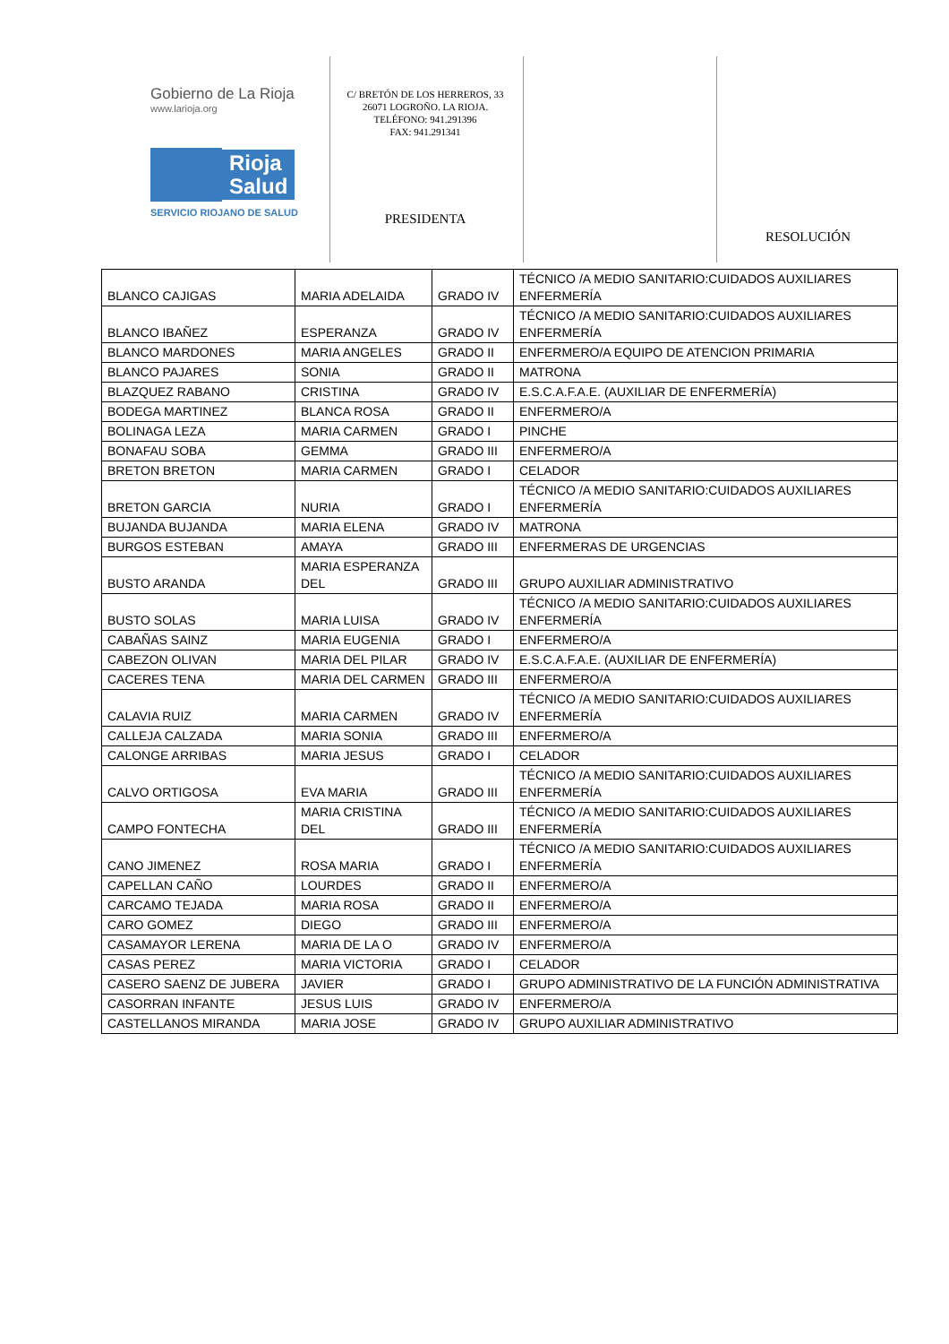Gobierno de La Rioja
www.larioja.org
Rioja
Salud
SERVICIO RIOJANO DE SALUD
C/ BRETÓN DE LOS HERREROS, 33
26071 LOGROÑO. LA RIOJA.
TELÉFONO: 941.291396
FAX: 941.291341
PRESIDENTA
RESOLUCIÓN
| BLANCO CAJIGAS | MARIA ADELAIDA | GRADO IV | TÉCNICO /A MEDIO SANITARIO:CUIDADOS AUXILIARES ENFERMERÍA |
| BLANCO IBAÑEZ | ESPERANZA | GRADO IV | TÉCNICO /A MEDIO SANITARIO:CUIDADOS AUXILIARES ENFERMERÍA |
| BLANCO MARDONES | MARIA ANGELES | GRADO II | ENFERMERO/A EQUIPO DE ATENCION PRIMARIA |
| BLANCO PAJARES | SONIA | GRADO II | MATRONA |
| BLAZQUEZ RABANO | CRISTINA | GRADO IV | E.S.C.A.F.A.E. (AUXILIAR DE ENFERMERÍA) |
| BODEGA MARTINEZ | BLANCA ROSA | GRADO II | ENFERMERO/A |
| BOLINAGA LEZA | MARIA CARMEN | GRADO I | PINCHE |
| BONAFAU SOBA | GEMMA | GRADO III | ENFERMERO/A |
| BRETON BRETON | MARIA CARMEN | GRADO I | CELADOR |
| BRETON GARCIA | NURIA | GRADO I | TÉCNICO /A MEDIO SANITARIO:CUIDADOS AUXILIARES ENFERMERÍA |
| BUJANDA BUJANDA | MARIA ELENA | GRADO IV | MATRONA |
| BURGOS ESTEBAN | AMAYA | GRADO III | ENFERMERAS DE URGENCIAS |
| BUSTO ARANDA | MARIA ESPERANZA DEL | GRADO III | GRUPO AUXILIAR ADMINISTRATIVO |
| BUSTO SOLAS | MARIA LUISA | GRADO IV | TÉCNICO /A MEDIO SANITARIO:CUIDADOS AUXILIARES ENFERMERÍA |
| CABAÑAS SAINZ | MARIA EUGENIA | GRADO I | ENFERMERO/A |
| CABEZON OLIVAN | MARIA DEL PILAR | GRADO IV | E.S.C.A.F.A.E. (AUXILIAR DE ENFERMERÍA) |
| CACERES TENA | MARIA DEL CARMEN | GRADO III | ENFERMERO/A |
| CALAVIA RUIZ | MARIA CARMEN | GRADO IV | TÉCNICO /A MEDIO SANITARIO:CUIDADOS AUXILIARES ENFERMERÍA |
| CALLEJA CALZADA | MARIA SONIA | GRADO III | ENFERMERO/A |
| CALONGE ARRIBAS | MARIA JESUS | GRADO I | CELADOR |
| CALVO ORTIGOSA | EVA MARIA | GRADO III | TÉCNICO /A MEDIO SANITARIO:CUIDADOS AUXILIARES ENFERMERÍA |
| CAMPO FONTECHA | MARIA CRISTINA DEL | GRADO III | TÉCNICO /A MEDIO SANITARIO:CUIDADOS AUXILIARES ENFERMERÍA |
| CANO JIMENEZ | ROSA MARIA | GRADO I | TÉCNICO /A MEDIO SANITARIO:CUIDADOS AUXILIARES ENFERMERÍA |
| CAPELLAN CAÑO | LOURDES | GRADO II | ENFERMERO/A |
| CARCAMO TEJADA | MARIA ROSA | GRADO II | ENFERMERO/A |
| CARO GOMEZ | DIEGO | GRADO III | ENFERMERO/A |
| CASAMAYOR LERENA | MARIA DE LA O | GRADO IV | ENFERMERO/A |
| CASAS PEREZ | MARIA VICTORIA | GRADO I | CELADOR |
| CASERO SAENZ DE JUBERA | JAVIER | GRADO I | GRUPO ADMINISTRATIVO DE LA FUNCIÓN ADMINISTRATIVA |
| CASORRAN INFANTE | JESUS LUIS | GRADO IV | ENFERMERO/A |
| CASTELLANOS MIRANDA | MARIA JOSE | GRADO IV | GRUPO AUXILIAR ADMINISTRATIVO |